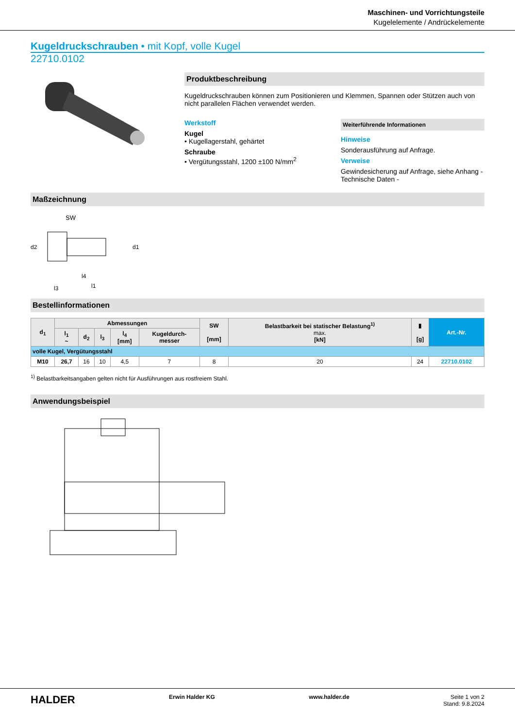Maschinen- und Vorrichtungsteile
Kugelelemente / Andrückelemente
Kugeldruckschrauben • mit Kopf, volle Kugel
22710.0102
Produktbeschreibung
Kugeldruckschrauben können zum Positionieren und Klemmen, Spannen oder Stützen auch von nicht parallelen Flächen verwendet werden.
Werkstoff
Kugel
• Kugellagerstahl, gehärtet
Schraube
• Vergütungsstahl, 1200 ±100 N/mm<sup>2</sup>
Weiterführende Informationen
Hinweise
Sonderausführung auf Anfrage.
Verweise
Gewindesicherung auf Anfrage, siehe Anhang - Technische Daten -
Maßzeichnung
SW
d2
d1
l4
l3
l1
Bestellinformationen
| d<sub>1</sub> | Abmessungen | | | | | SW [mm] | Belastbarkeit bei statischer Belastung<sup>1)</sup> max. [kN] | ▮ [g] | Art.-Nr. |
| --- | --- | --- | --- | --- | --- | --- | --- | --- | --- |
| | l<sub>1</sub> ~ | d<sub>2</sub> | l<sub>3</sub> | l<sub>4</sub> [mm] | Kugeldurch- messer | | | | |
| volle Kugel, Vergütungsstahl | | | | | | | | | |
| M10 | 26,7 | 16 | 10 | 4,5 | 7 | 8 | 20 | 24 | 22710.0102 |
<sup>1)</sup> Belastbarkeitsangaben gelten nicht für Ausführungen aus rostfreiem Stahl.
Anwendungsbeispiel
HALDER Erwin Halder KG www.halder.de Seite 1 von 2
Stand: 9.8.2024